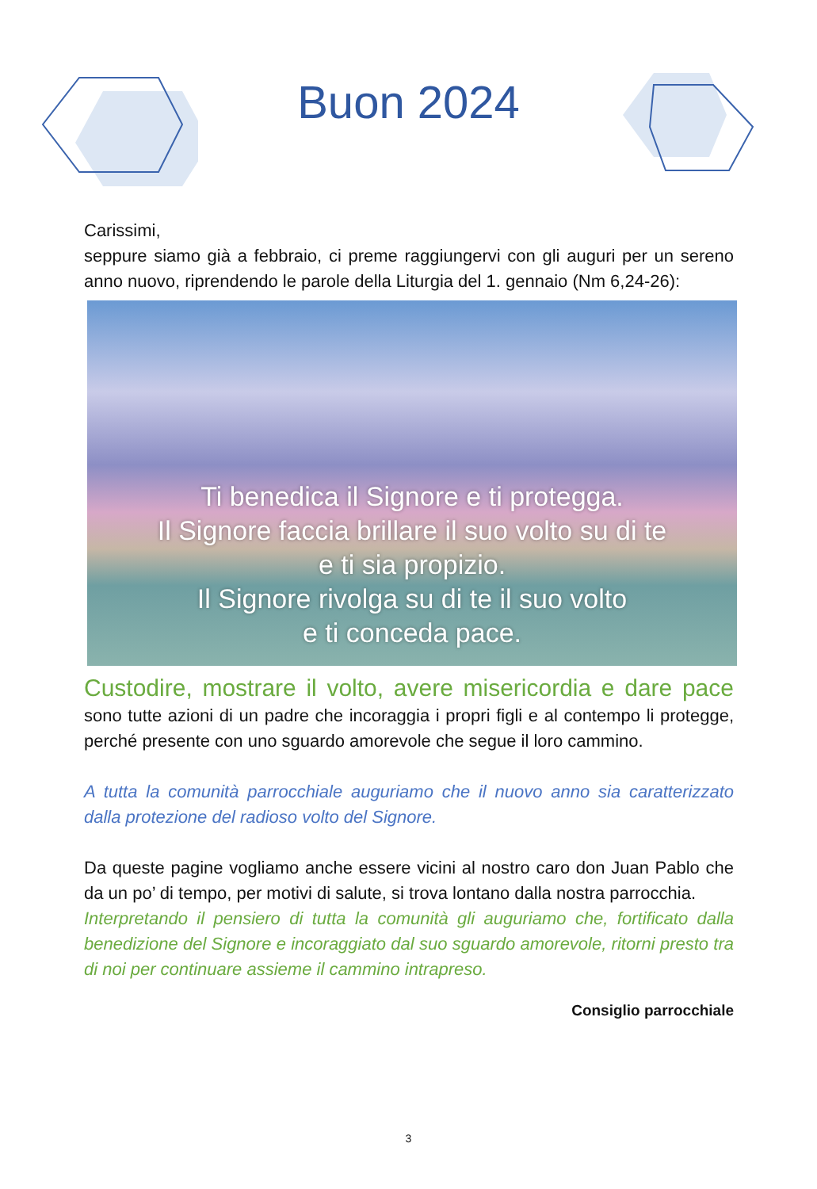Buon 2024
Carissimi,
seppure siamo già a febbraio, ci preme raggiungervi con gli auguri per un sereno anno nuovo, riprendendo le parole della Liturgia del 1. gennaio (Nm 6,24-26):
Ti benedica il Signore e ti protegga.
Il Signore faccia brillare il suo volto su di te
e ti sia propizio.
Il Signore rivolga su di te il suo volto
e ti conceda pace.
Custodire, mostrare il volto, avere misericordia e dare pace sono tutte azioni di un padre che incoraggia i propri figli e al contempo li protegge, perché presente con uno sguardo amorevole che segue il loro cammino.
A tutta la comunità parrocchiale auguriamo che il nuovo anno sia caratterizzato dalla protezione del radioso volto del Signore.
Da queste pagine vogliamo anche essere vicini al nostro caro don Juan Pablo che da un po’ di tempo, per motivi di salute, si trova lontano dalla nostra parrocchia.
Interpretando il pensiero di tutta la comunità gli auguriamo che, fortificato dalla benedizione del Signore e incoraggiato dal suo sguardo amorevole, ritorni presto tra di noi per continuare assieme il cammino intrapreso.
Consiglio parrocchiale
3